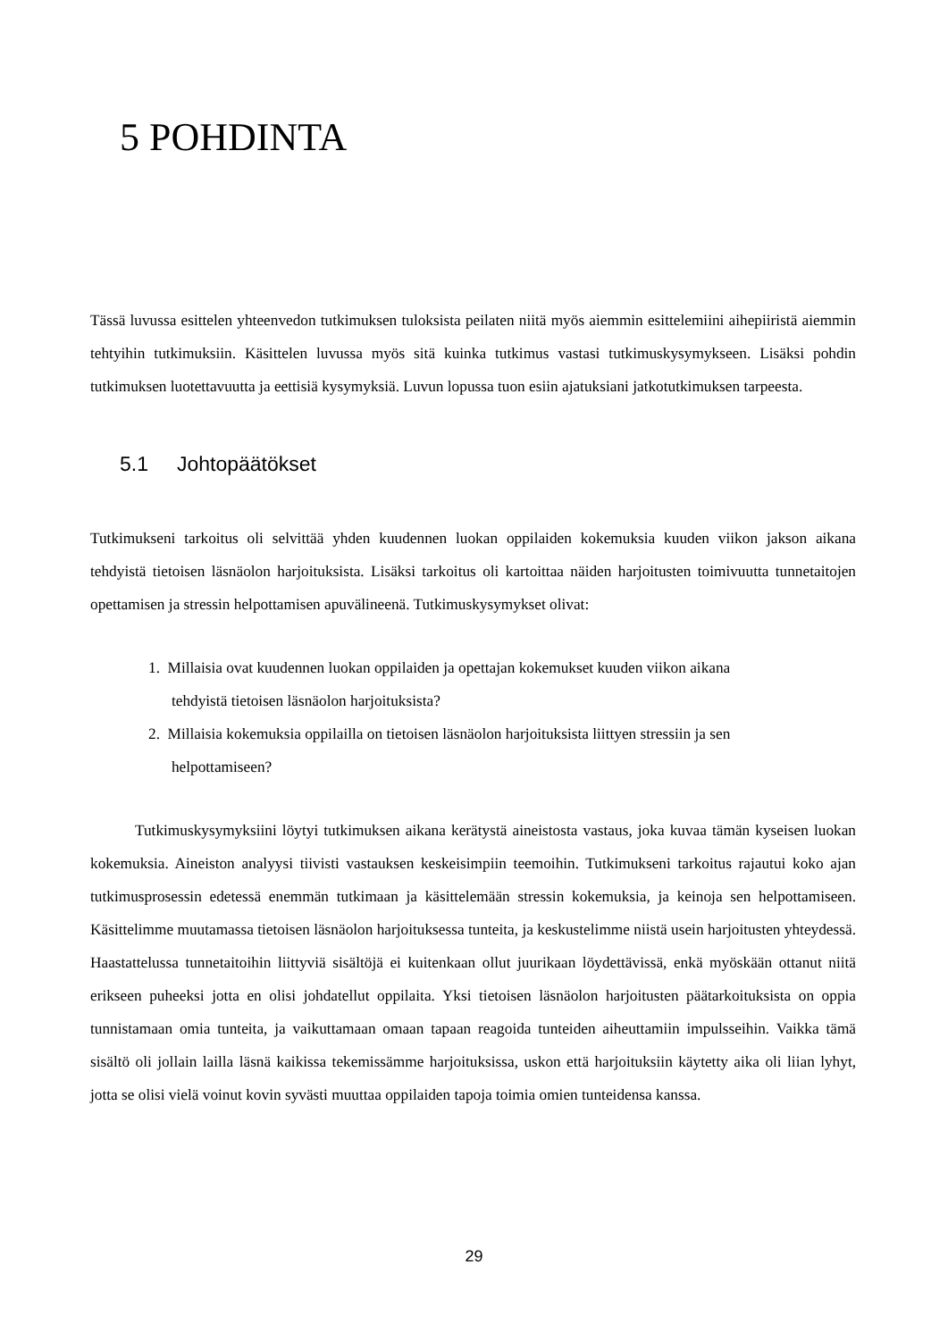5 POHDINTA
Tässä luvussa esittelen yhteenvedon tutkimuksen tuloksista peilaten niitä myös aiemmin esittelemiini aihepiiristä aiemmin tehtyihin tutkimuksiin. Käsittelen luvussa myös sitä kuinka tutkimus vastasi tutkimuskysymykseen. Lisäksi pohdin tutkimuksen luotettavuutta ja eettisiä kysymyksiä. Luvun lopussa tuon esiin ajatuksiani jatkotutkimuksen tarpeesta.
5.1 Johtopäätökset
Tutkimukseni tarkoitus oli selvittää yhden kuudennen luokan oppilaiden kokemuksia kuuden viikon jakson aikana tehdyistä tietoisen läsnäolon harjoituksista. Lisäksi tarkoitus oli kartoittaa näiden harjoitusten toimivuutta tunnetaitojen opettamisen ja stressin helpottamisen apuvälineenä. Tutkimuskysymykset olivat:
1. Millaisia ovat kuudennen luokan oppilaiden ja opettajan kokemukset kuuden viikon aikana
tehdyistä tietoisen läsnäolon harjoituksista?
2. Millaisia kokemuksia oppilailla on tietoisen läsnäolon harjoituksista liittyen stressiin ja sen
helpottamiseen?
Tutkimuskysymyksiini löytyi tutkimuksen aikana kerätystä aineistosta vastaus, joka kuvaa tämän kyseisen luokan kokemuksia. Aineiston analyysi tiivisti vastauksen keskeisimpiin teemoihin. Tutkimukseni tarkoitus rajautui koko ajan tutkimusprosessin edetessä enemmän tutkimaan ja käsittelemään stressin kokemuksia, ja keinoja sen helpottamiseen. Käsittelimme muutamassa tietoisen läsnäolon harjoituksessa tunteita, ja keskustelimme niistä usein harjoitusten yhteydessä. Haastattelussa tunnetaitoihin liittyviä sisältöjä ei kuitenkaan ollut juurikaan löydettävissä, enkä myöskään ottanut niitä erikseen puheeksi jotta en olisi johdatellut oppilaita. Yksi tietoisen läsnäolon harjoitusten päätarkoituksista on oppia tunnistamaan omia tunteita, ja vaikuttamaan omaan tapaan reagoida tunteiden aiheuttamiin impulsseihin. Vaikka tämä sisältö oli jollain lailla läsnä kaikissa tekemissämme harjoituksissa, uskon että harjoituksiin käytetty aika oli liian lyhyt, jotta se olisi vielä voinut kovin syvästi muuttaa oppilaiden tapoja toimia omien tunteidensa kanssa.
29